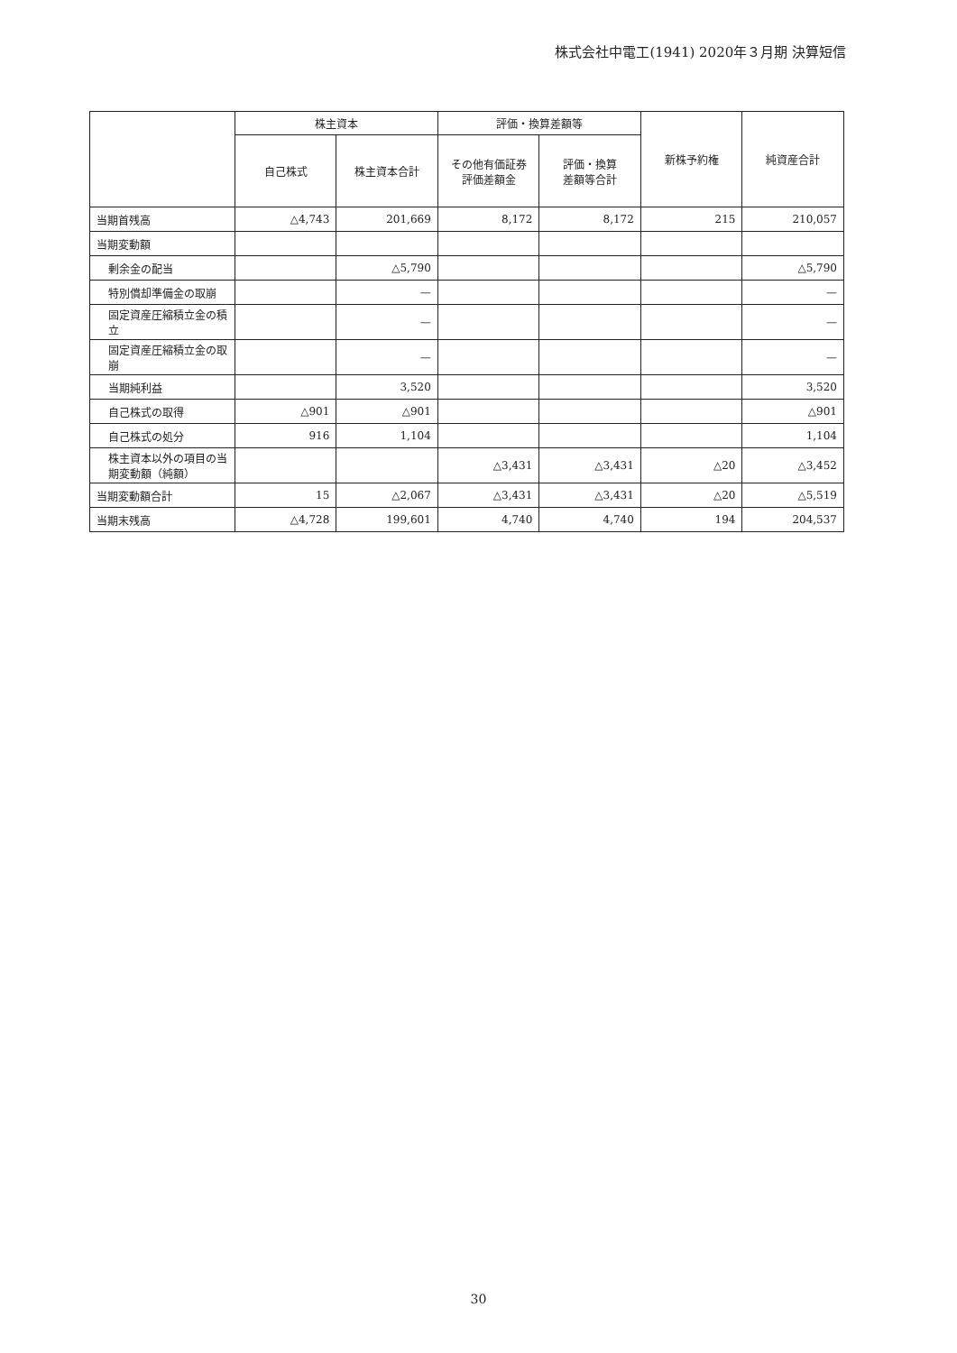株式会社中電工(1941) 2020年３月期 決算短信
| | 株主資本 | | 評価・換算差額等 | | 新株予約権 | 純資産合計 |
| --- | --- | --- | --- | --- | --- | --- |
| | 自己株式 | 株主資本合計 | その他有価証券 評価差額金 | 評価・換算 差額等合計 | | |
| 当期首残高 | △4,743 | 201,669 | 8,172 | 8,172 | 215 | 210,057 |
| 当期変動額 | | | | | | |
| 剰余金の配当 | | △5,790 | | | | △5,790 |
| 特別償却準備金の取崩 | | — | | | | — |
| 固定資産圧縮積立金の積立 | | — | | | | — |
| 固定資産圧縮積立金の取崩 | | — | | | | — |
| 当期純利益 | | 3,520 | | | | 3,520 |
| 自己株式の取得 | △901 | △901 | | | | △901 |
| 自己株式の処分 | 916 | 1,104 | | | | 1,104 |
| 株主資本以外の項目の当期変動額（純額） | | | △3,431 | △3,431 | △20 | △3,452 |
| 当期変動額合計 | 15 | △2,067 | △3,431 | △3,431 | △20 | △5,519 |
| 当期末残高 | △4,728 | 199,601 | 4,740 | 4,740 | 194 | 204,537 |
30